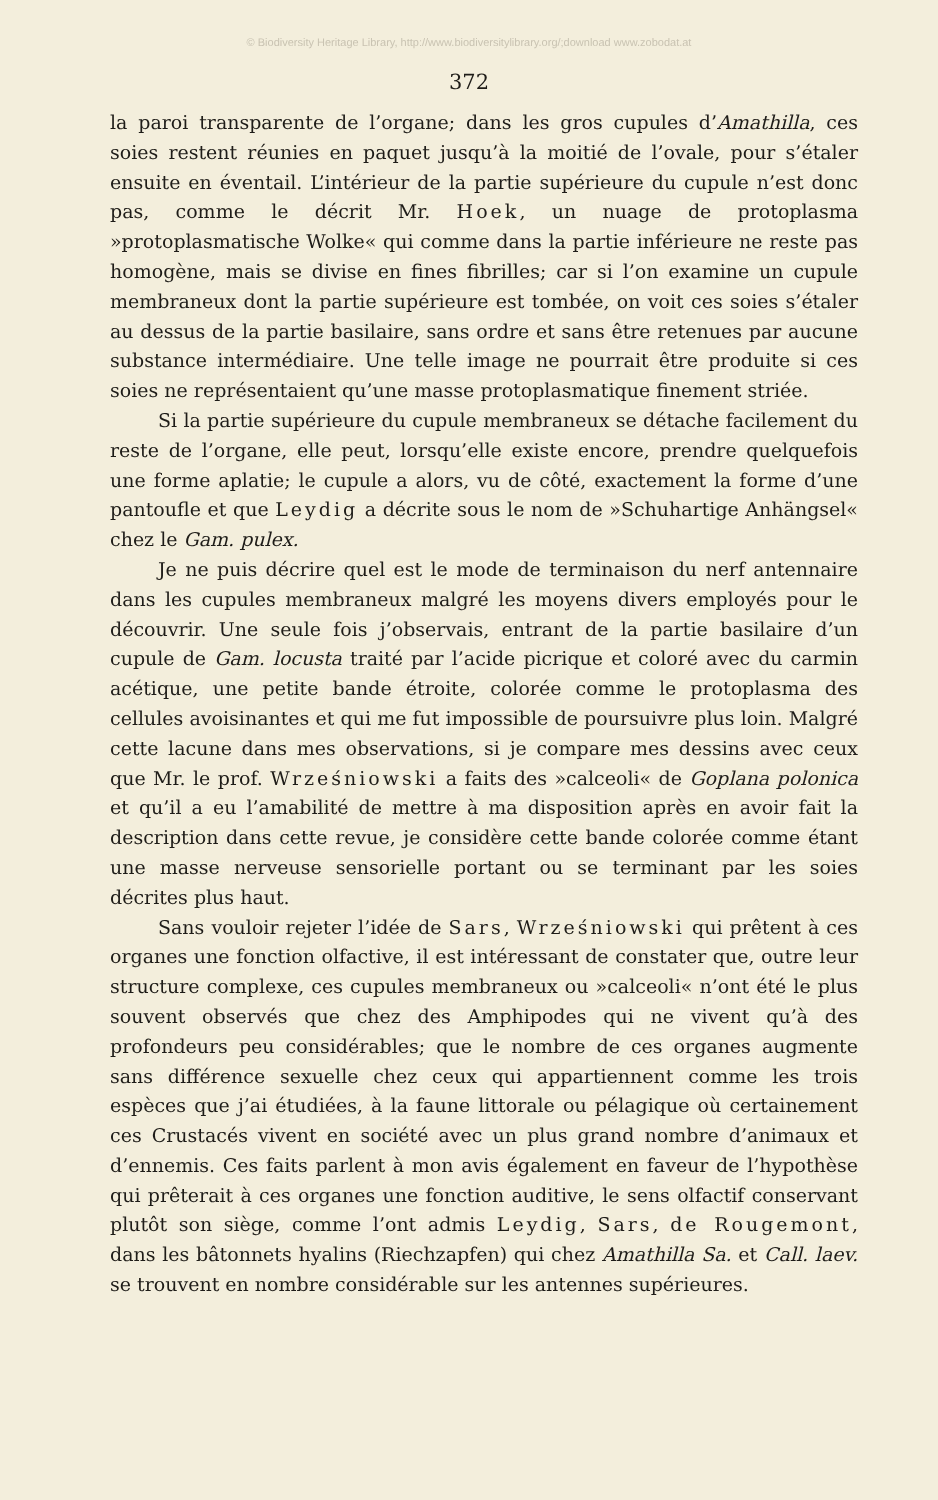© Biodiversity Heritage Library, http://www.biodiversitylibrary.org/;download www.zobodat.at
372
la paroi transparente de l’organe; dans les gros cupules d’Amathilla, ces soies restent réunies en paquet jusqu’à la moitié de l’ovale, pour s’étaler ensuite en éventail. L’intérieur de la partie supérieure du cupule n’est donc pas, comme le décrit Mr. Hoek, un nuage de protoplasma »protoplasmatische Wolke« qui comme dans la partie inférieure ne reste pas homogène, mais se divise en fines fibrilles; car si l’on examine un cupule membraneux dont la partie supérieure est tombée, on voit ces soies s’étaler au dessus de la partie basilaire, sans ordre et sans être retenues par aucune substance intermédiaire. Une telle image ne pourrait être produite si ces soies ne représentaient qu’une masse protoplasmatique finement striée.
Si la partie supérieure du cupule membraneux se détache facilement du reste de l’organe, elle peut, lorsqu’elle existe encore, prendre quelquefois une forme aplatie; le cupule a alors, vu de côté, exactement la forme d’une pantoufle et que Leydig a décrite sous le nom de »Schuhartige Anhängsel« chez le Gam. pulex.
Je ne puis décrire quel est le mode de terminaison du nerf antennaire dans les cupules membraneux malgré les moyens divers employés pour le découvrir. Une seule fois j’observais, entrant de la partie basilaire d’un cupule de Gam. locusta traité par l’acide picrique et coloré avec du carmin acétique, une petite bande étroite, colorée comme le protoplasma des cellules avoisinantes et qui me fut impossible de poursuivre plus loin. Malgré cette lacune dans mes observations, si je compare mes dessins avec ceux que Mr. le prof. Wrześniowski a faits des »calceoli« de Goplana polonica et qu’il a eu l’amabilité de mettre à ma disposition après en avoir fait la description dans cette revue, je considère cette bande colorée comme étant une masse nerveuse sensorielle portant ou se terminant par les soies décrites plus haut.
Sans vouloir rejeter l’idée de Sars, Wrześniowski qui prêtent à ces organes une fonction olfactive, il est intéressant de constater que, outre leur structure complexe, ces cupules membraneux ou »calceoli« n’ont été le plus souvent observés que chez des Amphipodes qui ne vivent qu’à des profondeurs peu considérables; que le nombre de ces organes augmente sans différence sexuelle chez ceux qui appartiennent comme les trois espèces que j’ai étudiées, à la faune littorale ou pélagique où certainement ces Crustacés vivent en société avec un plus grand nombre d’animaux et d’ennemis. Ces faits parlent à mon avis également en faveur de l’hypothèse qui prêterait à ces organes une fonction auditive, le sens olfactif conservant plutôt son siège, comme l’ont admis Leydig, Sars, de Rougemont, dans les bâtonnets hyalins (Riechzapfen) qui chez Amathilla Sa. et Call. laev. se trouvent en nombre considérable sur les antennes supérieures.